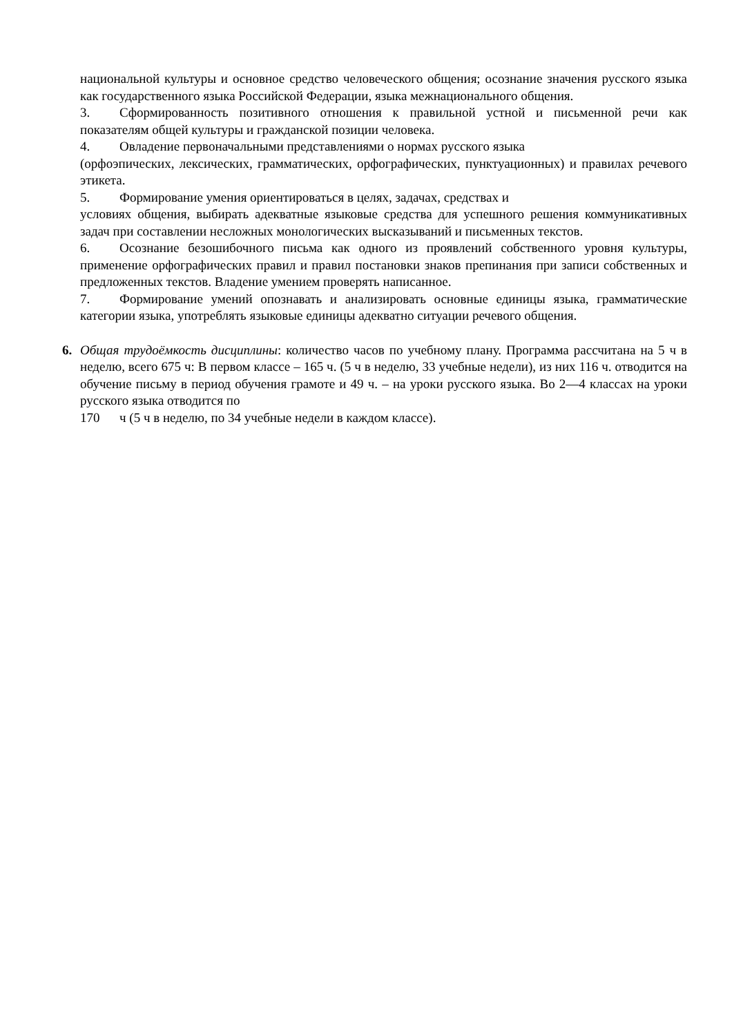национальной культуры и основное средство человеческого общения; осознание значения русского языка как государственного языка Российской Федерации, языка межнационального общения.
3. Сформированность позитивного отношения к правильной устной и письменной речи как показателям общей культуры и гражданской позиции человека.
4. Овладение первоначальными представлениями о нормах русского языка
(орфоэпических, лексических, грамматических, орфографических, пунктуационных) и правилах речевого этикета.
5. Формирование умения ориентироваться в целях, задачах, средствах и
условиях общения, выбирать адекватные языковые средства для успешного решения коммуникативных задач при составлении несложных монологических высказываний и письменных текстов.
6. Осознание безошибочного письма как одного из проявлений собственного уровня культуры, применение орфографических правил и правил постановки знаков препинания при записи собственных и предложенных текстов. Владение умением проверять написанное.
7. Формирование умений опознавать и анализировать основные единицы языка, грамматические категории языка, употреблять языковые единицы адекватно ситуации речевого общения.
6. Общая трудоёмкость дисциплины: количество часов по учебному плану. Программа рассчитана на 5 ч в неделю, всего 675 ч: В первом классе – 165 ч. (5 ч в неделю, 33 учебные недели), из них 116 ч. отводится на обучение письму в период обучения грамоте и 49 ч. – на уроки русского языка. Во 2—4 классах на уроки русского языка отводится по
170 ч (5 ч в неделю, по 34 учебные недели в каждом классе).